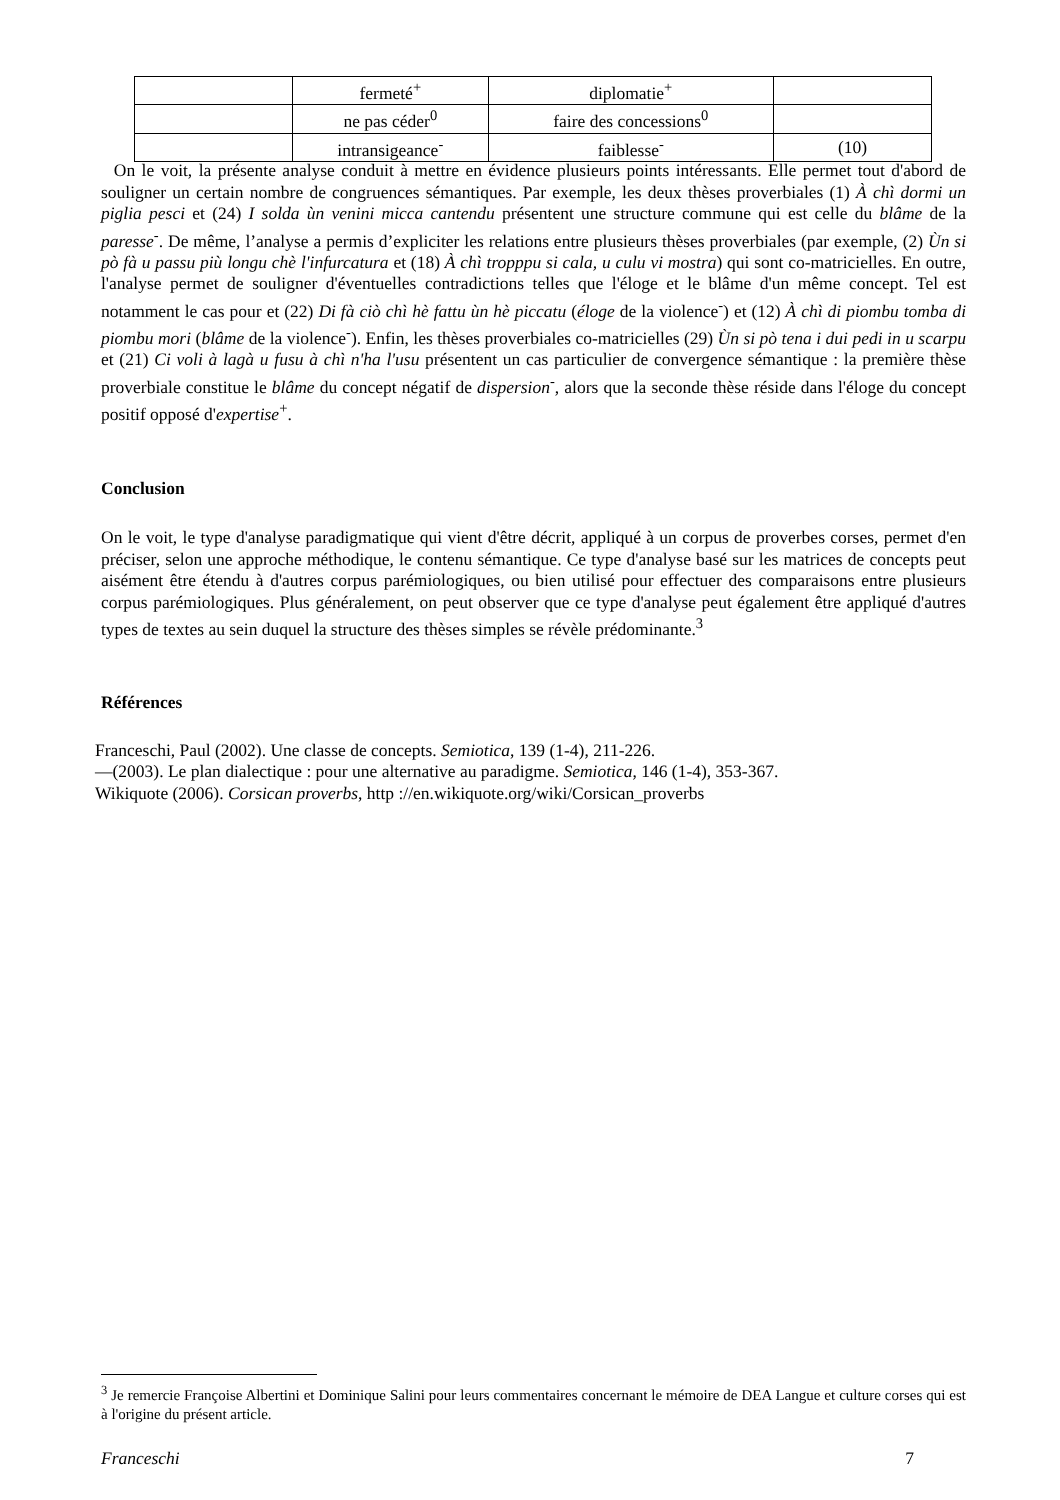| | fermeté<sup>+</sup> | diplomatie<sup>+</sup> | |
| | ne pas céder<sup>0</sup> | faire des concessions<sup>0</sup> | |
| | intransigeance<sup>-</sup> | faiblesse<sup>-</sup> | (10) |
On le voit, la présente analyse conduit à mettre en évidence plusieurs points intéressants. Elle permet tout d'abord de souligner un certain nombre de congruences sémantiques. Par exemple, les deux thèses proverbiales (1) À chì dormi un piglia pesci et (24) I solda ùn venini micca cantendu présentent une structure commune qui est celle du blâme de la paresse<sup>-</sup>. De même, l’analyse a permis d’expliciter les relations entre plusieurs thèses proverbiales (par exemple, (2) Ùn si pò fà u passu più longu chè l'infurcatura et (18) À chì tropppu si cala, u culu vi mostra) qui sont co-matricielles. En outre, l'analyse permet de souligner d'éventuelles contradictions telles que l'éloge et le blâme d'un même concept. Tel est notamment le cas pour et (22) Di fà ciò chì hè fattu ùn hè piccatu (éloge de la violence<sup>-</sup>) et (12) À chì di piombu tomba di piombu mori (blâme de la violence<sup>-</sup>). Enfin, les thèses proverbiales co-matricielles (29) Ùn si pò tena i dui pedi in u scarpu et (21) Ci voli à lagà u fusu à chì n'ha l'usu présentent un cas particulier de convergence sémantique : la première thèse proverbiale constitue le blâme du concept négatif de dispersion<sup>-</sup>, alors que la seconde thèse réside dans l'éloge du concept positif opposé d'expertise<sup>+</sup>.
Conclusion
On le voit, le type d'analyse paradigmatique qui vient d'être décrit, appliqué à un corpus de proverbes corses, permet d'en préciser, selon une approche méthodique, le contenu sémantique. Ce type d'analyse basé sur les matrices de concepts peut aisément être étendu à d'autres corpus parémiologiques, ou bien utilisé pour effectuer des comparaisons entre plusieurs corpus parémiologiques. Plus généralement, on peut observer que ce type d'analyse peut également être appliqué d'autres types de textes au sein duquel la structure des thèses simples se révèle prédominante.<sup>3</sup>
Références
Franceschi, Paul (2002). Une classe de concepts. Semiotica, 139 (1-4), 211-226.
—(2003). Le plan dialectique : pour une alternative au paradigme. Semiotica, 146 (1-4), 353-367.
Wikiquote (2006). Corsican proverbs, http ://en.wikiquote.org/wiki/Corsican_proverbs
<sup>3</sup> Je remercie Françoise Albertini et Dominique Salini pour leurs commentaires concernant le mémoire de DEA Langue et culture corses qui est à l'origine du présent article.
Franceschi 7